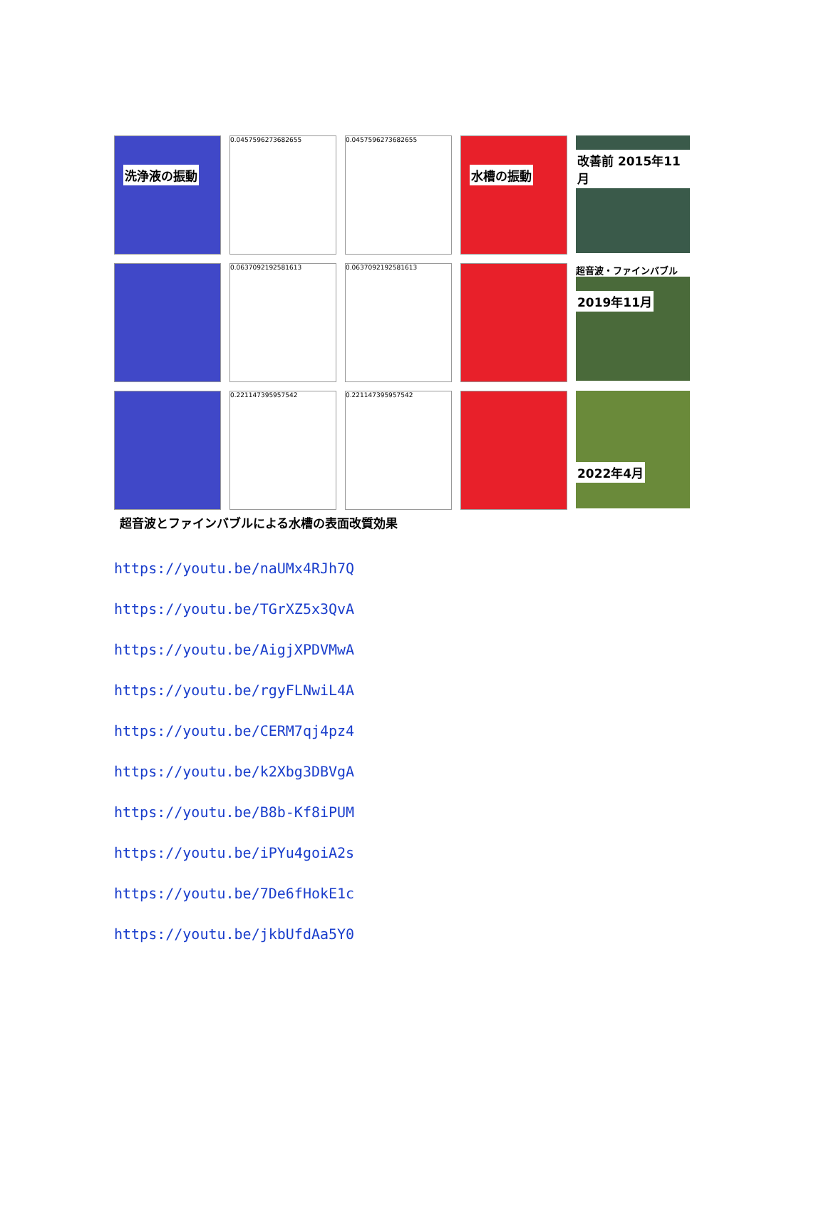洗浄液の振動
0.0457596273682655
0.0457596273682655
水槽の振動
改善前 2015年11月
0.0637092192581613
0.0637092192581613
超音波・ファインバブル
2019年11月
0.221147395957542
0.221147395957542
2022年4月
超音波とファインバブルによる水槽の表面改質効果
https://youtu.be/naUMx4RJh7Q
https://youtu.be/TGrXZ5x3QvA
https://youtu.be/AigjXPDVMwA
https://youtu.be/rgyFLNwiL4A
https://youtu.be/CERM7qj4pz4
https://youtu.be/k2Xbg3DBVgA
https://youtu.be/B8b-Kf8iPUM
https://youtu.be/iPYu4goiA2s
https://youtu.be/7De6fHokE1c
https://youtu.be/jkbUfdAa5Y0